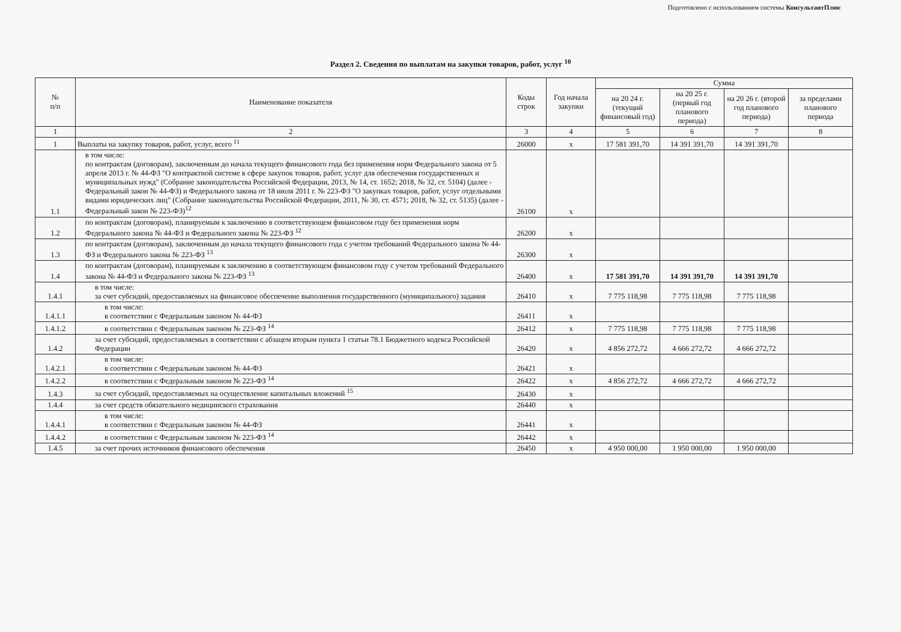Подготовлено с использованием системы КонсультантПлюс
Раздел 2. Сведения по выплатам на закупки товаров, работ, услуг <sup>10</sup>
| № п/п | Наименование показателя | Коды строк | Год начала закупки | Сумма | | | |
| --- | --- | --- | --- | --- | --- | --- | --- |
| | | | | на 20 24 г. (текущий финансовый год) | на 20 25 г. (первый год планового периода) | на 20 26 г. (второй год планового периода) | за пределами планового периода |
| 1 | 2 | 3 | 4 | 5 | 6 | 7 | 8 |
| 1 | Выплаты на закупку товаров, работ, услуг, всего <sup>11</sup> | 26000 | х | 17 581 391,70 | 14 391 391,70 | 14 391 391,70 | |
| 1.1 | в том числе: по контрактам (договорам), заключенным до начала текущего финансового года без применения норм Федерального закона от 5 апреля 2013 г. № 44-ФЗ "О контрактной системе в сфере закупок товаров, работ, услуг для обеспечения государственных и муниципальных нужд" (Собрание законодательства Российской Федерации, 2013, № 14, ст. 1652; 2018, № 32, ст. 5104) (далее - Федеральный закон № 44-ФЗ) и Федерального закона от 18 июля 2011 г. № 223-ФЗ "О закупках товаров, работ, услуг отдельными видами юридических лиц" (Собрание законодательства Российской Федерации, 2011, № 30, ст. 4571; 2018, № 32, ст. 5135) (далее - Федеральный закон № 223-ФЗ)<sup>12</sup> | 26100 | х | | | | |
| 1.2 | по контрактам (договорам), планируемым к заключению в соответствующем финансовом году без применения норм Федерального закона № 44-ФЗ и Федерального закона № 223-ФЗ <sup>12</sup> | 26200 | х | | | | |
| 1.3 | по контрактам (договорам), заключенным до начала текущего финансового года с учетом требований Федерального закона № 44-ФЗ и Федерального закона № 223-ФЗ <sup>13</sup> | 26300 | х | | | | |
| 1.4 | по контрактам (договорам), планируемым к заключению в соответствующем финансовом году с учетом требований Федерального закона № 44-ФЗ и Федерального закона № 223-ФЗ <sup>13</sup> | 26400 | х | 17 581 391,70 | 14 391 391,70 | 14 391 391,70 | |
| 1.4.1 | в том числе: за счет субсидий, предоставляемых на финансовое обеспечение выполнения государственного (муниципального) задания | 26410 | х | 7 775 118,98 | 7 775 118,98 | 7 775 118,98 | |
| 1.4.1.1 | в том числе: в соответствии с Федеральным законом № 44-ФЗ | 26411 | х | | | | |
| 1.4.1.2 | в соответствии с Федеральным законом № 223-ФЗ <sup>14</sup> | 26412 | х | 7 775 118,98 | 7 775 118,98 | 7 775 118,98 | |
| 1.4.2 | за счет субсидий, предоставляемых в соответствии с абзацем вторым пункта 1 статьи 78.1 Бюджетного кодекса Российской Федерации | 26420 | х | 4 856 272,72 | 4 666 272,72 | 4 666 272,72 | |
| 1.4.2.1 | в том числе: в соответствии с Федеральным законом № 44-ФЗ | 26421 | х | | | | |
| 1.4.2.2 | в соответствии с Федеральным законом № 223-ФЗ <sup>14</sup> | 26422 | х | 4 856 272,72 | 4 666 272,72 | 4 666 272,72 | |
| 1.4.3 | за счет субсидий, предоставляемых на осуществление капитальных вложений <sup>15</sup> | 26430 | х | | | | |
| 1.4.4 | за счет средств обязательного медицинского страхования | 26440 | х | | | | |
| 1.4.4.1 | в том числе: в соответствии с Федеральным законом № 44-ФЗ | 26441 | х | | | | |
| 1.4.4.2 | в соответствии с Федеральным законом № 223-ФЗ <sup>14</sup> | 26442 | х | | | | |
| 1.4.5 | за счет прочих источников финансового обеспечения | 26450 | х | 4 950 000,00 | 1 950 000,00 | 1 950 000,00 | |